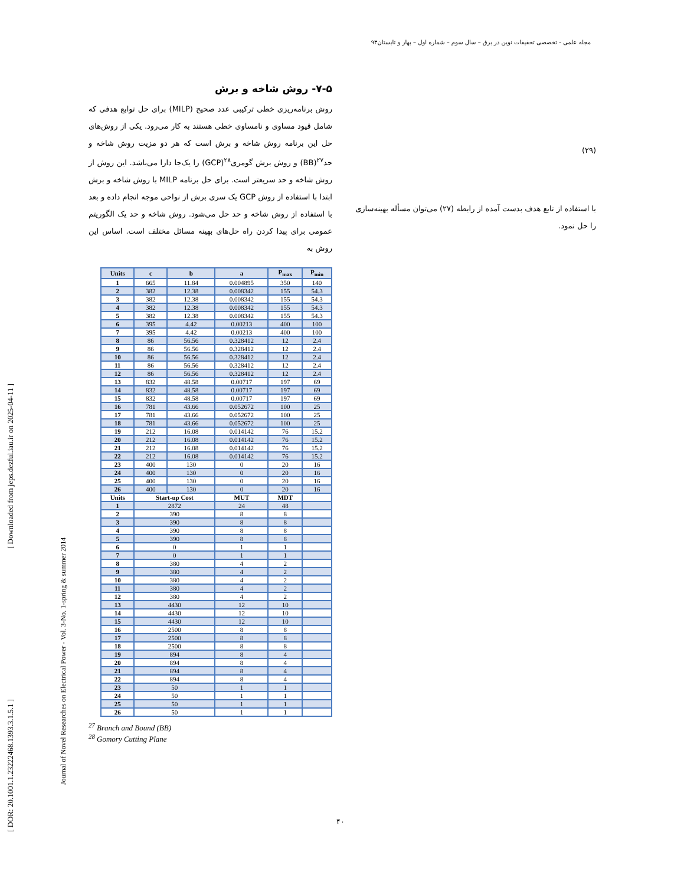مجله علمی - تخصصی تحقیقات نوین در برق – سال سوم – شماره اول – بهار و تابستان۹۳
[ DOR: 20.1001.1.23222468.1393.3.1.5.1 ] [ Downloaded from jeps.dezful.iau.ir on 2025-04-11 ]
Journal of Novel Researches on Electrical Power - Vol. 3-No. 1-spring & summer 2014
۷-۵- روش شاخه و برش
روش برنامه‌ریزی خطی ترکیبی عدد صحیح (MILP) برای حل توابع هدفی که شامل قیود مساوی و نامساوی خطی هستند به کار می‌رود. یکی از روش‌های حل این برنامه روش شاخه و برش است که هر دو مزیت روش شاخه و حد<sup>۲۷</sup>(BB) و روش برش گومری<sup>۲۸</sup>(GCP) را یک‌جا دارا می‌باشد. این روش از روش شاخه و حد سریعتر است. برای حل برنامه MILP با روش شاخه و برش ابتدا با استفاده از روش GCP یک سری برش از نواحی موجه انجام داده و بعد با استفاده از روش شاخه و حد حل می‌شود. روش شاخه و حد یک الگوریتم عمومی برای پیدا کردن راه حل‌های بهینه مسائل مختلف است. اساس این روش به
| Units | c | b | a | P<sub>max</sub> | P<sub>min</sub> |
| --- | --- | --- | --- | --- | --- |
| 1 | 665 | 11.84 | 0.004895 | 350 | 140 |
| 2 | 382 | 12.38 | 0.008342 | 155 | 54.3 |
| 3 | 382 | 12.38 | 0.008342 | 155 | 54.3 |
| 4 | 382 | 12.38 | 0.008342 | 155 | 54.3 |
| 5 | 382 | 12.38 | 0.008342 | 155 | 54.3 |
| 6 | 395 | 4.42 | 0.00213 | 400 | 100 |
| 7 | 395 | 4.42 | 0.00213 | 400 | 100 |
| 8 | 86 | 56.56 | 0.328412 | 12 | 2.4 |
| 9 | 86 | 56.56 | 0.328412 | 12 | 2.4 |
| 10 | 86 | 56.56 | 0.328412 | 12 | 2.4 |
| 11 | 86 | 56.56 | 0.328412 | 12 | 2.4 |
| 12 | 86 | 56.56 | 0.328412 | 12 | 2.4 |
| 13 | 832 | 48.58 | 0.00717 | 197 | 69 |
| 14 | 832 | 48.58 | 0.00717 | 197 | 69 |
| 15 | 832 | 48.58 | 0.00717 | 197 | 69 |
| 16 | 781 | 43.66 | 0.052672 | 100 | 25 |
| 17 | 781 | 43.66 | 0.052672 | 100 | 25 |
| 18 | 781 | 43.66 | 0.052672 | 100 | 25 |
| 19 | 212 | 16.08 | 0.014142 | 76 | 15.2 |
| 20 | 212 | 16.08 | 0.014142 | 76 | 15.2 |
| 21 | 212 | 16.08 | 0.014142 | 76 | 15.2 |
| 22 | 212 | 16.08 | 0.014142 | 76 | 15.2 |
| 23 | 400 | 130 | 0 | 20 | 16 |
| 24 | 400 | 130 | 0 | 20 | 16 |
| 25 | 400 | 130 | 0 | 20 | 16 |
| 26 | 400 | 130 | 0 | 20 | 16 |
| Units | Start-up Cost | | MUT | MDT | |
| 1 | 2872 | | 24 | 48 | |
| 2 | 390 | | 8 | 8 | |
| 3 | 390 | | 8 | 8 | |
| 4 | 390 | | 8 | 8 | |
| 5 | 390 | | 8 | 8 | |
| 6 | 0 | | 1 | 1 | |
| 7 | 0 | | 1 | 1 | |
| 8 | 380 | | 4 | 2 | |
| 9 | 380 | | 4 | 2 | |
| 10 | 380 | | 4 | 2 | |
| 11 | 380 | | 4 | 2 | |
| 12 | 380 | | 4 | 2 | |
| 13 | 4430 | | 12 | 10 | |
| 14 | 4430 | | 12 | 10 | |
| 15 | 4430 | | 12 | 10 | |
| 16 | 2500 | | 8 | 8 | |
| 17 | 2500 | | 8 | 8 | |
| 18 | 2500 | | 8 | 8 | |
| 19 | 894 | | 8 | 4 | |
| 20 | 894 | | 8 | 4 | |
| 21 | 894 | | 8 | 4 | |
| 22 | 894 | | 8 | 4 | |
| 23 | 50 | | 1 | 1 | |
| 24 | 50 | | 1 | 1 | |
| 25 | 50 | | 1 | 1 | |
| 26 | 50 | | 1 | 1 | |
<sup>27</sup> Branch and Bound (BB)
<sup>28</sup> Gomory Cutting Plane
(۲۹)
با استفاده از تابع هدف بدست آمده از رابطه (۲۷) می‌توان مسأله بهینه‌سازی را حل نمود.
۴۰